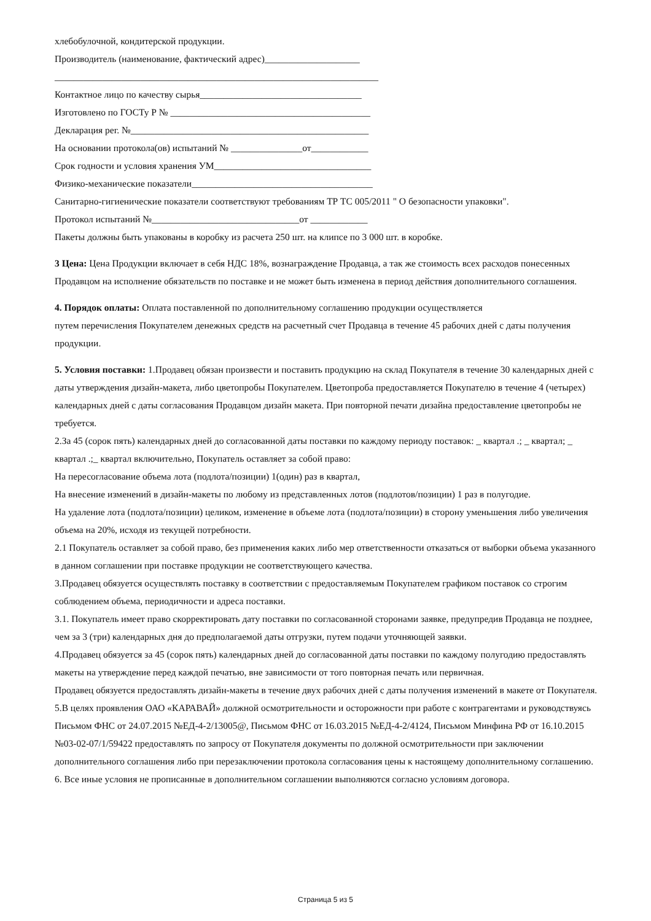хлебобулочной, кондитерской продукции.
Производитель (наименование, фактический адрес)____________________
____________________________________________________________________
Контактное лицо по качеству сырья__________________________________
Изготовлено по ГОСТу Р № __________________________________________
Декларация рег. №__________________________________________________
На основании протокола(ов) испытаний № _______________от____________
Срок годности и условия хранения УМ_________________________________
Физико-механические показатели______________________________________
Санитарно-гигиенические показатели соответствуют требованиям ТР ТС 005/2011 " О безопасности упаковки".
Протокол испытаний №_______________________________от ____________
Пакеты должны быть упакованы в коробку из расчета 250 шт. на клипсе по 3 000 шт. в коробке.
3 Цена: Цена Продукции включает в себя НДС 18%, вознаграждение Продавца, а так же стоимость всех расходов понесенных Продавцом на исполнение обязательств по поставке и не может быть изменена в период действия дополнительного соглашения.
4. Порядок оплаты: Оплата поставленной по дополнительному соглашению продукции осуществляется
путем перечисления Покупателем денежных средств на расчетный счет Продавца в течение 45 рабочих дней с даты получения продукции.
5. Условия поставки: 1.Продавец обязан произвести и поставить продукцию на склад Покупателя в течение 30 календарных дней с даты утверждения дизайн-макета, либо цветопробы Покупателем. Цветопроба предоставляется Покупателю в течение 4 (четырех) календарных дней с даты согласования Продавцом дизайн макета. При повторной печати дизайна предоставление цветопробы не требуется.
2.За 45 (сорок пять) календарных дней до согласованной даты поставки по каждому периоду поставок: _ квартал .; _ квартал; _ квартал .;_ квартал включительно, Покупатель оставляет за собой право:
На пересогласование объема лота (подлота/позиции) 1(один) раз в квартал,
На внесение изменений в дизайн-макеты по любому из представленных лотов (подлотов/позиции) 1 раз в полугодие.
На удаление лота (подлота/позиции) целиком, изменение в объеме лота (подлота/позиции) в сторону уменьшения либо увеличения объема на 20%, исходя из текущей потребности.
2.1 Покупатель оставляет за собой право, без применения каких либо мер ответственности отказаться от выборки объема указанного в данном соглашении при поставке продукции не соответствующего качества.
3.Продавец обязуется осуществлять поставку в соответствии с предоставляемым Покупателем графиком поставок со строгим соблюдением объема, периодичности и адреса поставки.
3.1. Покупатель имеет право скорректировать дату поставки по согласованной сторонами заявке, предупредив Продавца не позднее, чем за 3 (три) календарных дня до предполагаемой даты отгрузки, путем подачи уточняющей заявки.
4.Продавец обязуется за 45 (сорок пять) календарных дней до согласованной даты поставки по каждому полугодию предоставлять макеты на утверждение перед каждой печатью, вне зависимости от того повторная печать или первичная.
Продавец обязуется предоставлять дизайн-макеты в течение двух рабочих дней с даты получения изменений в макете от Покупателя.
5.В целях проявления ОАО «КАРАВАЙ» должной осмотрительности и осторожности при работе с контрагентами и руководствуясь Письмом ФНС от 24.07.2015 №ЕД-4-2/13005@, Письмом ФНС от 16.03.2015 №ЕД-4-2/4124, Письмом Минфина РФ от 16.10.2015 №03-02-07/1/59422 предоставлять по запросу от Покупателя документы по должной осмотрительности при заключении дополнительного соглашения либо при перезаключении протокола согласования цены к настоящему дополнительному соглашению.
6. Все иные условия не прописанные в дополнительном соглашении выполняются согласно условиям договора.
Страница 5 из 5